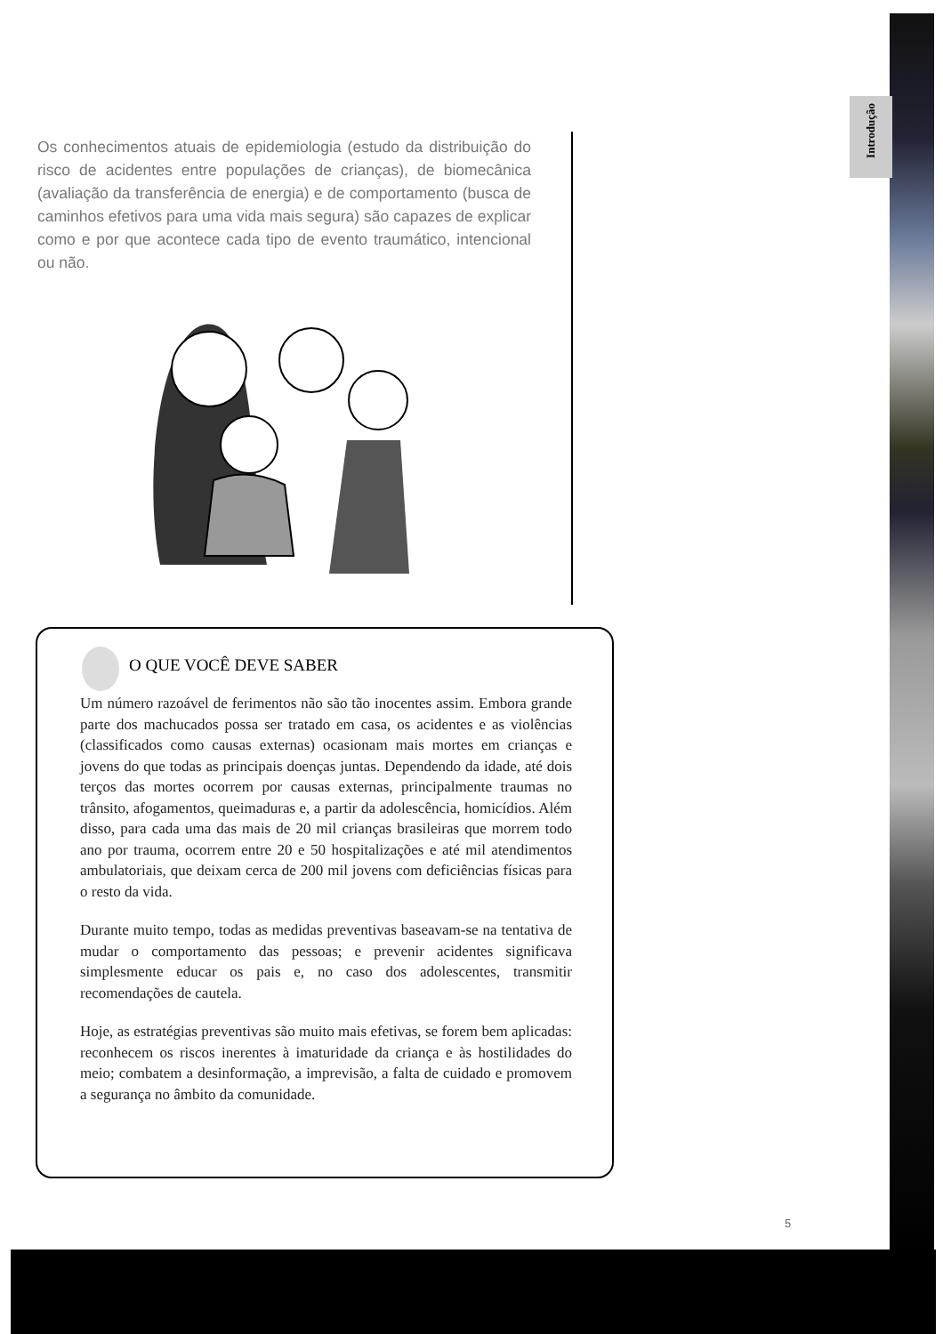Introdução
Os conhecimentos atuais de epidemiologia (estudo da distribuição do risco de acidentes entre populações de crianças), de biomecânica (avaliação da transferência de energia) e de comportamento (busca de caminhos efetivos para uma vida mais segura) são capazes de explicar como e por que acontece cada tipo de evento traumático, intencional ou não.
O QUE VOCÊ DEVE SABER
Um número razoável de ferimentos não são tão inocentes assim. Embora grande parte dos machucados possa ser tratado em casa, os acidentes e as violências (classificados como causas externas) ocasionam mais mortes em crianças e jovens do que todas as principais doenças juntas. Dependendo da idade, até dois terços das mortes ocorrem por causas externas, principalmente traumas no trânsito, afogamentos, queimaduras e, a partir da adolescência, homicídios. Além disso, para cada uma das mais de 20 mil crianças brasileiras que morrem todo ano por trauma, ocorrem entre 20 e 50 hospitalizações e até mil atendimentos ambulatoriais, que deixam cerca de 200 mil jovens com deficiências físicas para o resto da vida.
Durante muito tempo, todas as medidas preventivas baseavam-se na tentativa de mudar o comportamento das pessoas; e prevenir acidentes significava simplesmente educar os pais e, no caso dos adolescentes, transmitir recomendações de cautela.
Hoje, as estratégias preventivas são muito mais efetivas, se forem bem aplicadas: reconhecem os riscos inerentes à imaturidade da criança e às hostilidades do meio; combatem a desinformação, a imprevisão, a falta de cuidado e promovem a segurança no âmbito da comunidade.
5